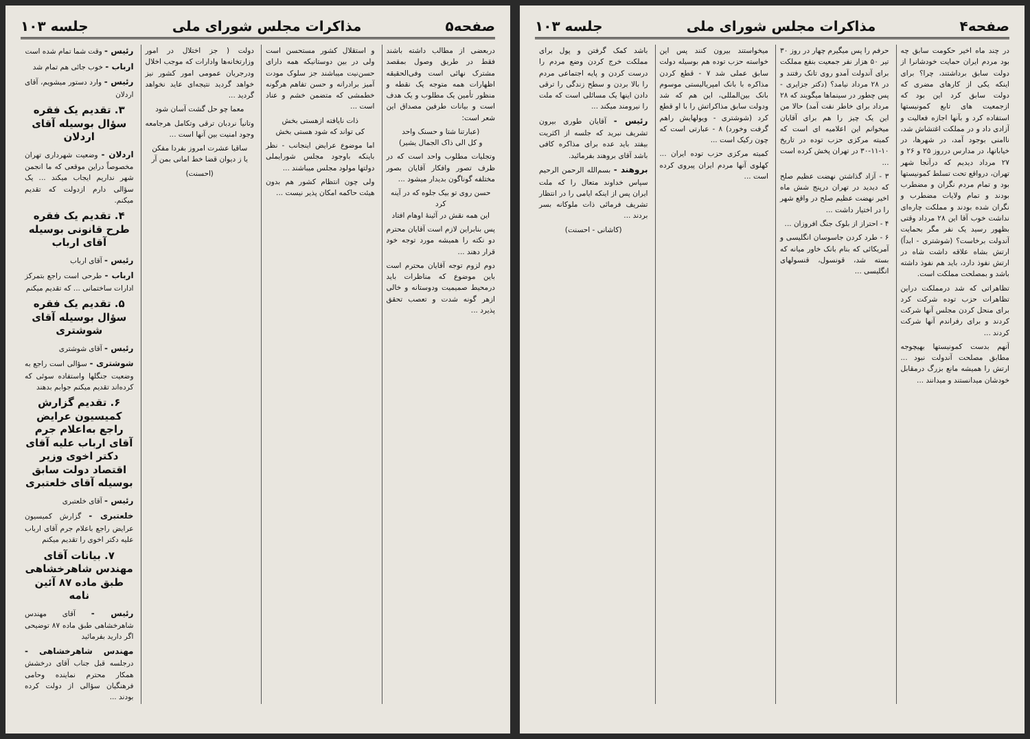صفحه۴ مذاکرات مجلس شورای ملی جلسه ۱۰۳
در چند ماه اخیر حکومت سابق چه بود مردم ایران حمایت خودشانرا از دولت سابق برداشتند، چرا؟ برای اینکه یکی از کارهای مضری که دولت سابق کرد این بود که ازجمعیت های تابع کمونیستها استفاده کرد و بآنها اجازه فعالیت و آزادی داد و در مملکت اغتشاش شد، ناامنی بوجود آمد، در شهرها، در خیابانها، در مدارس درروز ۲۵ و ۲۶ و ۲۷ مرداد دیدیم که درآنجا شهر تهران، درواقع تحت تسلط کمونیستها بود و تمام مردم نگران و مضطرب بودند و تمام ولایات مضطرب و نگران شده بودند و مملکت چاره‌ای نداشت خوب آقا این ۲۸ مرداد وقتی بظهور رسید یک نفر مگر بحمایت آندولت برخاست؟ (شوشتری - ابداً) ارتش بشاه علاقه داشت شاه در ارتش نفوذ دارد، باید هم نفوذ داشته باشد و بمصلحت مملکت است.
تظاهراتی که شد درمملکت دراین تظاهرات حزب توده شرکت کرد برای منحل کردن مجلس آنها شرکت کردند و برای رفراندم آنها شرکت کردند ...
آنهم بدست کمونیستها بهیچوجه مطابق مصلحت آندولت نبود ... ارتش را همیشه مانع بزرگ درمقابل خودشان میدانستند و میدانند ...
حرفم را پس میگیرم چهار در روز ۳۰ تیر ۵۰ هزار نفر جمعیت بنفع مملکت برای آندولت آمدو روی تانک رفتند و در ۲۸ مرداد نیامد؟ (دکتر جزایری - پس چطور در سینماها میگویند که ۲۸ مرداد برای خاطر نفت آمد) حالا من این یک چیز را هم برای آقایان میخوانم این اعلامیه ای است که کمیته مرکزی حزب توده در تاریخ ۱۰-۱۱-۳۰ در تهران پخش کرده است ...
۳ - آزاد گذاشتن نهضت عظیم صلح که دیدید در تهران درپنج شش ماه اخیر نهضت عظیم صلح در واقع شهر را در اختیار داشت ...
۴ - احتراز از بلوک جنگ افروزان ...
۶ - طرد کردن جاسوسان انگلیسی و آمریکائی که بنام بانک خاور میانه که بسته شد، قونسول، قنسولهای انگلیسی ...
میخواستند بیرون کنند پس این خواسته حزب توده هم بوسیله دولت سابق عملی شد ۷ - قطع کردن مذاکره با بانک امپریالیستی موسوم بانک بین‌المللی، این هم که شد ودولت سابق مذاکراتش را با او قطع کرد (شوشتری - ویولهایش راهم گرفت وخورد) ۸ - عبارتی است که چون رکیک است ...
کمیته مرکزی حزب توده ایران ... کهلوی آنها مردم ایران پیروی کرده است ...
باشد کمک گرفتن و پول برای مملکت خرج کردن وضع مردم را درست کردن و پایه اجتماعی مردم را بالا بردن و سطح زندگی را ترقی دادن اینها یک مسائلی است که ملت را نیرومند میکند ...
رئیس - آقایان طوری بیرون تشریف نبرید که جلسه از اکثریت بیفتد باید عده برای مذاکره کافی باشد آقای بروهند بفرمائید.
بروهند - بسم‌الله الرحمن الرحیم سپاس خداوند متعال را که ملت ایران پس از اینکه ایامی را در انتظار تشریف فرمائی ذات ملوکانه بسر بردند ...
(کاشانی - احسنت)
صفحه۵ مذاکرات مجلس شورای ملی جلسه ۱۰۳
دربعضی از مطالب داشته باشند فقط در طریق وصول بمقصد مشترک نهائی است وفی‌الحقیقه اظهارات همه متوجه یک نقطه و منظور تأمین یک مطلوب و یک هدف است و بیانات طرفین مصداق این شعر است:
(عبارتنا شتا و حسنک واحد
و کل الی ذاک الجمال یشیر)
وتجلیات مطلوب واحد است که در ظرف تصور وافکار آقایان بصور مختلفه گوناگون بدیدار میشود ...
حسن روی تو بیک جلوه که در آینه کرد
این همه نقش در آئینهٔ اوهام افتاد
پس بنابراین لازم است آقایان محترم دو نکته را همیشه مورد توجه خود قرار دهند ...
دوم لزوم توجه آقایان محترم است باین موضوع که مناظرات باید درمحیط صمیمیت ودوستانه و خالی ازهر گونه شدت و تعصب تحقق پذیرد ...
و استقلال کشور مستحسن است ولی در بین دوستانیکه همه دارای حسن‌نیت میباشند جز سلوک مودت آمیز برادرانه و حسن تفاهم هرگونه خطمشی که متضمن خشم و عناد است ...
ذات نایافته ازهستی بخش
کی تواند که شود هستی بخش
اما موضوع عرایض اینجانب - نظر باینکه باوجود مجلس شورایملی دولتها مولود مجلس میباشند ...
ولی چون انتظام کشور هم بدون هیئت حاکمه امکان پذیر نیست ...
دولت ( جز اختلال در امور وزارتخانه‌ها وادارات که موجب اخلال ودرجریان عمومی امور کشور نیز خواهد گردید نتیجه‌ای عاید نخواهد گردید ...
معما چو حل گشت آسان شود
وتانیاً نردبان ترقی وتکامل هرجامعه وجود امنیت بین آنها است ...
ساقیا عشرت امروز بفردا مفکن
یا ز دیوان قضا خط امانی بمن آر
(احسنت)
رئیس - وقت شما تمام شده است
ارباب - خوب جائی هم تمام شد
رئیس - وارد دستور میشویم، آقای اردلان
۳. تقدیم یک فقره سؤال بوسیله آقای اردلان
اردلان - وضعیت شهرداری تهران مخصوصاً دراین موقعی که ما انجمن شهر نداریم ایجاب میکند ... یک سؤالی دارم ازدولت که تقدیم میکنم.
۴. تقدیم یک فقره طرح قانونی بوسیله آقای ارباب
رئیس - آقای ارباب
ارباب - طرحی است راجع بتمرکز ادارات ساختمانی ... که تقدیم میکنم
۵. تقدیم یک فقره سؤال بوسیله آقای شوشتری
رئیس - آقای شوشتری
شوشتری - سؤالی است راجع به وضعیت جنگلها واستفاده سوئی که کرده‌اند تقدیم میکنم جوابم بدهند
۶. تقدیم گزارش کمیسیون عرایض راجع به‌اعلام جرم آقای ارباب علیه آقای دکتر اخوی وزیر اقتصاد دولت سابق بوسیله آقای خلعتبری
رئیس - آقای خلعتبری
خلعتبری - گزارش کمیسیون عرایض راجع باعلام جرم آقای ارباب علیه دکتر اخوی را تقدیم میکنم
۷. بیانات آقای مهندس شاهرخشاهی طبق ماده ۸۷ آئین نامه
رئیس - آقای مهندس شاهرخشاهی طبق ماده ۸۷ توضیحی اگر دارید بفرمائید
مهندس شاهرخشاهی - درجلسه قبل جناب آقای درخشش همکار محترم نماینده وحامی فرهنگیان سؤالی از دولت کرده بودند ...